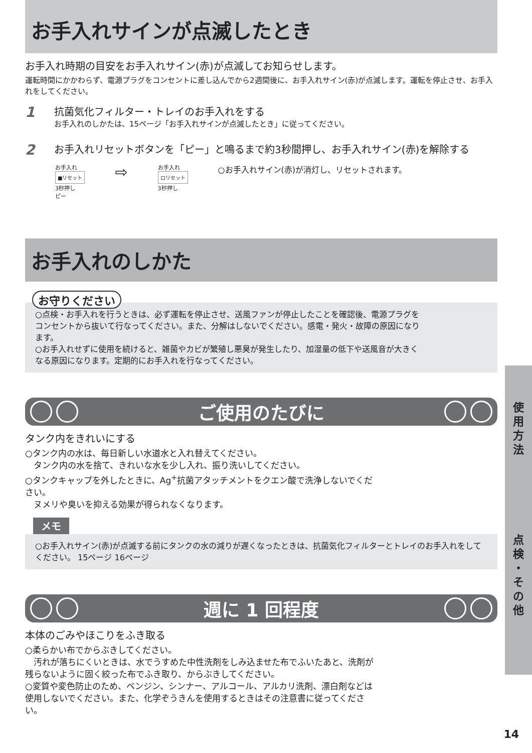お手入れサインが点滅したとき
お手入れ時期の目安をお手入れサイン(赤)が点滅してお知らせします。
運転時間にかかわらず、電源プラグをコンセントに差し込んでから2週間後に、お手入れサイン(赤)が点滅します。運転を停止させ、お手入れをしてください。
1 抗菌気化フィルター・トレイのお手入れをする
お手入れのしかたは、15ページ「お手入れサインが点滅したとき」に従ってください。
2 お手入れリセットボタンを「ピー」と鳴るまで約3秒間押し、お手入れサイン(赤)を解除する
お手入れ
■リセット
3秒押し
ピー
⇨
お手入れ
ロリセット
3秒押し
○お手入れサイン(赤)が消灯し、リセットされます。
お手入れのしかた
お守りください
○点検・お手入れを行うときは、必ず運転を停止させ、送風ファンが停止したことを確認後、電源プラグをコンセントから抜いて行なってください。また、分解はしないでください。感電・発火・故障の原因になります。
○お手入れせずに使用を続けると、雑菌やカビが繁殖し悪臭が発生したり、加湿量の低下や送風音が大きくなる原因になります。定期的にお手入れを行なってください。
ご使用のたびに
タンク内をきれいにする
○タンク内の水は、毎日新しい水道水と入れ替えてください。
　タンク内の水を捨て、きれいな水を少し入れ、振り洗いしてください。
○タンクキャップを外したときに、Ag<sup>+</sup>抗菌アタッチメントをクエン酸で洗浄しないでください。
　ヌメリや臭いを抑える効果が得られなくなります。
メモ
○お手入れサイン(赤)が点滅する前にタンクの水の減りが遅くなったときは、抗菌気化フィルターとトレイのお手入れをしてください。 15ページ 16ページ
週に 1 回程度
本体のごみやほこりをふき取る
○柔らかい布でからぶきしてください。
　汚れが落ちにくいときは、水でうすめた中性洗剤をしみ込ませた布でふいたあと、洗剤が残らないように固く絞った布でふき取り、からぶきしてください。
○変質や変色防止のため、ベンジン、シンナー、アルコール、アルカリ洗剤、漂白剤などは使用しないでください。また、化学ぞうきんを使用するときはその注意書に従ってください。
使
用
方
法
点
検
・
そ
の
他
14